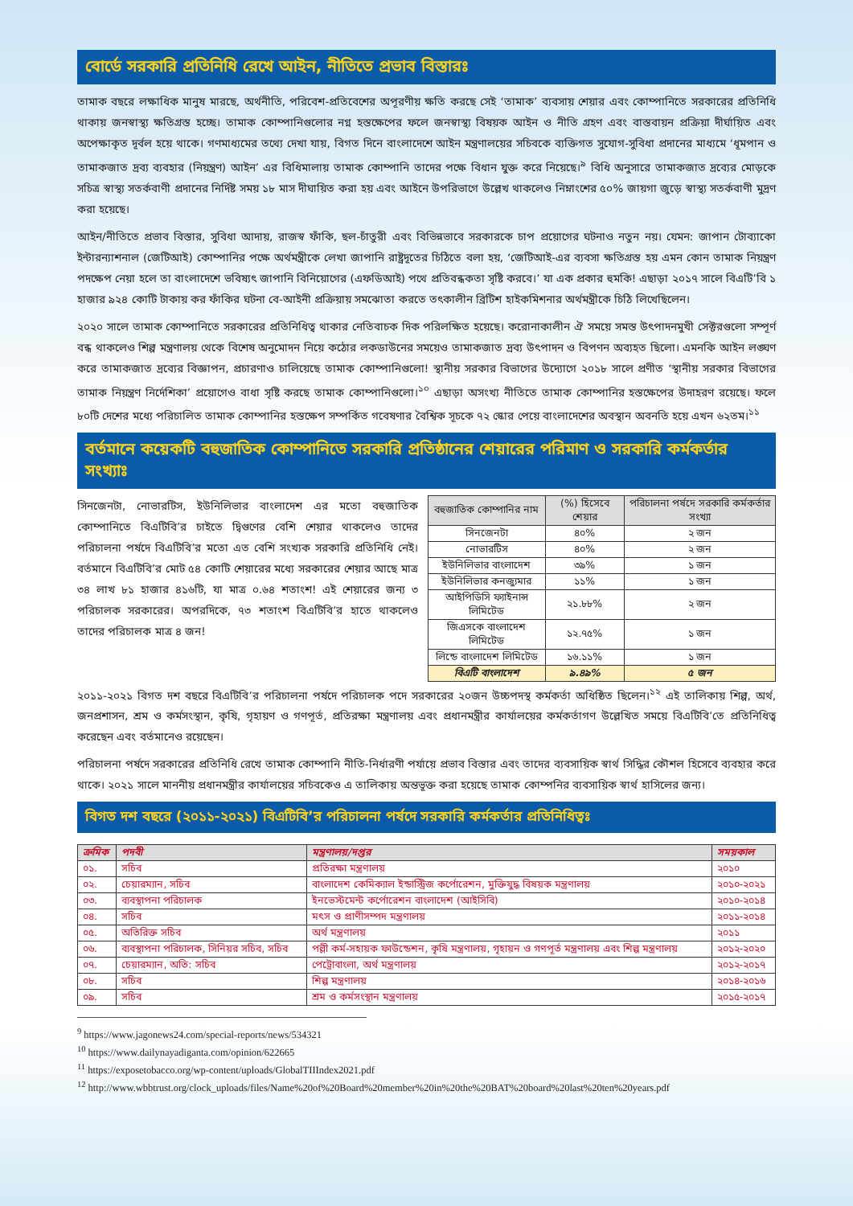বোর্ডে সরকারি প্রতিনিধি রেখে আইন, নীতিতে প্রভাব বিস্তারঃ
তামাক বছরে লক্ষাধিক মানুষ মারছে, অর্থনীতি, পরিবেশ-প্রতিবেশের অপূরণীয় ক্ষতি করছে সেই ‘তামাক’ ব্যবসায় শেয়ার এবং কোম্পানিতে সরকারের প্রতিনিধি থাকায় জনস্বাস্থ্য ক্ষতিগ্রস্ত হচ্ছে। তামাক কোম্পানিগুলোর নগ্ন হস্তক্ষেপের ফলে জনস্বাস্থ্য বিষয়ক আইন ও নীতি গ্রহণ এবং বাস্তবায়ন প্রক্রিয়া দীর্ঘায়িত এবং অপেক্ষাকৃত দূর্বল হয়ে থাকে। গণমাধ্যমের তথ্যে দেখা যায়, বিগত দিনে বাংলাদেশে আইন মন্ত্রণালয়ের সচিবকে ব্যক্তিগত সুযোগ-সুবিধা প্রদানের মাধ্যমে ‘ধূমপান ও তামাকজাত দ্রব্য ব্যবহার (নিয়ন্ত্রণ) আইন’ এর বিধিমালায় তামাক কোম্পানি তাদের পক্ষে বিধান যুক্ত করে নিয়েছে।<sup>৯</sup> বিধি অনুসারে তামাকজাত দ্রব্যের মোড়কে সচিত্র স্বাস্থ্য সতর্কবাণী প্রদানের নির্দিষ্ট সময় ১৮ মাস দীঘায়িত করা হয় এবং আইনে উপরিভাগে উল্লেখ থাকলেও নিম্নাংশের ৫০% জায়গা জুড়ে স্বাস্থ্য সতর্কবাণী মুদ্রণ করা হয়েছে।
আইন/নীতিতে প্রভাব বিস্তার, সুবিধা আদায়, রাজস্ব ফাঁকি, ছল-চাঁতুরী এবং বিভিন্নভাবে সরকারকে চাপ প্রয়োগের ঘটনাও নতুন নয়। যেমন: জাপান টোব্যাকো ইন্টারন্যাশনাল (জেটিআই) কোম্পানির পক্ষে অর্থমন্ত্রীকে লেখা জাপানি রাষ্ট্রদূতের চিঠিতে বলা হয়, ‘জেটিআই-এর ব্যবসা ক্ষতিগ্রস্ত হয় এমন কোন তামাক নিয়ন্ত্রণ পদক্ষেপ নেয়া হলে তা বাংলাদেশে ভবিষ্যৎ জাপানি বিনিয়োগের (এফডিআই) পথে প্রতিবন্ধকতা সৃষ্টি করবে।’ যা এক প্রকার হুমকি! এছাড়া ২০১৭ সালে বিএটি’বি ১ হাজার ৯২৪ কোটি টাকায় কর ফাঁকির ঘটনা বে-আইনী প্রক্রিয়ায় সমঝোতা করতে তৎকালীন ব্রিটিশ হাইকমিশনার অর্থমন্ত্রীকে চিঠি লিখেছিলেন।
২০২০ সালে তামাক কোম্পানিতে সরকারের প্রতিনিধিত্ব থাকার নেতিবাচক দিক পরিলক্ষিত হয়েছে। করোনাকালীন ঐ সময়ে সমস্ত উৎপাদনমুখী সেক্টরগুলো সম্পূর্ণ বন্ধ থাকলেও শিল্প মন্ত্রণালয় থেকে বিশেষ অনুমোদন নিয়ে কঠোর লকডাউনের সময়েও তামাকজাত দ্রব্য উৎপাদন ও বিপণন অব্যহত ছিলো। এমনকি আইন লঙ্ঘণ করে তামাকজাত দ্রব্যের বিজ্ঞাপন, প্রচারণাও চালিয়েছে তামাক কোম্পানিগুলো! স্থানীয় সরকার বিভাগের উদ্যোগে ২০১৮ সালে প্রণীত ‘স্থানীয় সরকার বিভাগের তামাক নিয়ন্ত্রণ নির্দেশিকা’ প্রয়োগেও বাধা সৃষ্টি করছে তামাক কোম্পানিগুলো।<sup>১০</sup> এছাড়া অসংখ্য নীতিতে তামাক কোম্পানির হস্তক্ষেপের উদাহরণ রয়েছে। ফলে ৮০টি দেশের মধ্যে পরিচালিত তামাক কোম্পানির হস্তক্ষেপ সম্পর্কিত গবেষণার বৈশ্বিক সূচকে ৭২ স্কোর পেয়ে বাংলাদেশের অবস্থান অবনতি হয়ে এখন ৬২তম।<sup>১১</sup>
বর্তমানে কয়েকটি বহুজাতিক কোম্পানিতে সরকারি প্রতিষ্ঠানের শেয়ারের পরিমাণ ও সরকারি কর্মকর্তার সংখ্যাঃ
সিনজেনটা, নোভারটিস, ইউনিলিভার বাংলাদেশ এর মতো বহুজাতিক কোম্পানিতে বিএটিবি’র চাইতে দ্বিগুণের বেশি শেয়ার থাকলেও তাদের পরিচালনা পর্ষদে বিএটিবি’র মতো এত বেশি সংখ্যক সরকারি প্রতিনিধি নেই। বর্তমানে বিএটিবি’র মোট ৫৪ কোটি শেয়ারের মধ্যে সরকারের শেয়ার আছে মাত্র ৩৪ লাখ ৮১ হাজার ৪১৬টি, যা মাত্র ০.৬৪ শতাংশ! এই শেয়ারের জন্য ৩ পরিচালক সরকারের। অপরদিকে, ৭৩ শতাংশ বিএটিবি’র হাতে থাকলেও তাদের পরিচালক মাত্র ৪ জন!
| বহুজাতিক কোম্পানির নাম | (%) হিসেবে শেয়ার | পরিচালনা পর্ষদে সরকারি কর্মকর্তার সংখ্যা |
| --- | --- | --- |
| সিনজেনটা | ৪০% | ২ জন |
| নোভারটিস | ৪০% | ২ জন |
| ইউনিলিভার বাংলাদেশ | ৩৯% | ১ জন |
| ইউনিলিভার কনজ্যুমার | ১১% | ১ জন |
| আইপিডিসি ফ্যাইনান্স লিমিটেড | ২১.৮৮% | ২ জন |
| জিএসকে বাংলাদেশ লিমিটেড | ১২.৭৫% | ১ জন |
| লিন্ডে বাংলাদেশ লিমিটেড | ১৬.১১% | ১ জন |
| বিএটি বাংলাদেশ | ৯.৪৯% | ৫ জন |
২০১১-২০২১ বিগত দশ বছরে বিএটিবি’র পরিচালনা পর্ষদে পরিচালক পদে সরকারের ২০জন উচ্চপদস্থ কর্মকর্তা অধিষ্ঠিত ছিলেন।<sup>১২</sup> এই তালিকায় শিল্প, অর্থ, জনপ্রশাসন, শ্রম ও কর্মসংস্থান, কৃষি, গৃহায়ণ ও গণপূর্ত, প্রতিরক্ষা মন্ত্রণালয় এবং প্রধানমন্ত্রীর কার্যালয়ের কর্মকর্তাগণ উল্লেখিত সময়ে বিএটিবি’তে প্রতিনিধিত্ব করেছেন এবং বর্তমানেও রয়েছেন।
পরিচালনা পর্ষদে সরকারের প্রতিনিধি রেখে তামাক কোম্পানি নীতি-নির্ধারণী পর্যায়ে প্রভাব বিস্তার এবং তাদের ব্যবসায়িক স্বার্থ সিদ্ধির কৌশল হিসেবে ব্যবহার করে থাকে। ২০২১ সালে মাননীয় প্রধানমন্ত্রীর কার্যালয়ের সচিবকেও এ তালিকায় অন্তভূক্ত করা হয়েছে তামাক কোম্পনির ব্যবসায়িক স্বার্থ হাসিলের জন্য।
বিগত দশ বছরে (২০১১-২০২১) বিএটিবি’র পরিচালনা পর্ষদে সরকারি কর্মকর্তার প্রতিনিধিত্বঃ
| ক্রমিক | পদবী | মন্ত্রণালয়/দপ্তর | সময়কাল |
| --- | --- | --- | --- |
| ০১. | সচিব | প্রতিরক্ষা মন্ত্রণালয় | ২০১০ |
| ০২. | চেয়ারম্যান, সচিব | বাংলাদেশ কেমিক্যাল ইন্ডাস্ট্রিজ কর্পোরেশন, মুক্তিযুদ্ধ বিষয়ক মন্ত্রণালয় | ২০১০-২০২১ |
| ০৩. | ব্যবস্থাপনা পরিচালক | ইনভেস্টমেন্ট কর্পোরেশন বাংলাদেশ (আইসিবি) | ২০১০-২০১৪ |
| ০৪. | সচিব | মৎস ও প্রাণীসম্পদ মন্ত্রণালয় | ২০১১-২০১৪ |
| ০৫. | অতিরিক্ত সচিব | অর্থ মন্ত্রণালয় | ২০১১ |
| ০৬. | ব্যবস্থাপনা পরিচালক, সিনিয়র সচিব, সচিব | পল্লী কর্ম-সহায়ক ফাউন্ডেশন, কৃষি মন্ত্রণালয়, গৃহায়ন ও গণপূর্ত মন্ত্রণালয় এবং শিল্প মন্ত্রণালয় | ২০১২-২০২০ |
| ০৭. | চেয়ারম্যান, অতি: সচিব | পেট্রোবাংলা, অর্থ মন্ত্রণালয় | ২০১২-২০১৭ |
| ০৮. | সচিব | শিল্প মন্ত্রণালয় | ২০১৪-২০১৬ |
| ০৯. | সচিব | শ্রম ও কর্মসংস্থান মন্ত্রণালয় | ২০১৫-২০১৭ |
<sup>9</sup> https://www.jagonews24.com/special-reports/news/534321
<sup>10</sup> https://www.dailynayadiganta.com/opinion/622665
<sup>11</sup> https://exposetobacco.org/wp-content/uploads/GlobalTIIIndex2021.pdf
<sup>12</sup> http://www.wbbtrust.org/clock_uploads/files/Name%20of%20Board%20member%20in%20the%20BAT%20board%20last%20ten%20years.pdf